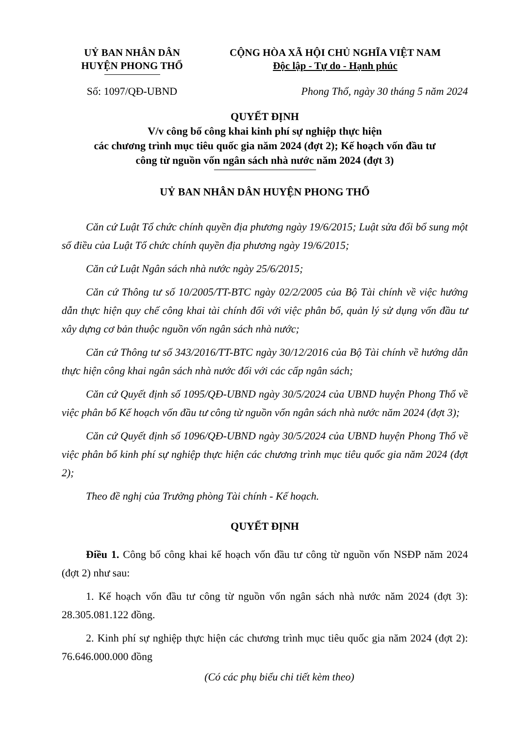UỶ BAN NHÂN DÂN
HUYỆN PHONG THỔ
CỘNG HÒA XÃ HỘI CHỦ NGHĨA VIỆT NAM
Độc lập - Tự do - Hạnh phúc
Số: 1097/QĐ-UBND Phong Thổ, ngày 30 tháng 5 năm 2024
QUYẾT ĐỊNH
V/v công bố công khai kinh phí sự nghiệp thực hiện
các chương trình mục tiêu quốc gia năm 2024 (đợt 2); Kế hoạch vốn đầu tư
công từ nguồn vốn ngân sách nhà nước năm 2024 (đợt 3)
UỶ BAN NHÂN DÂN HUYỆN PHONG THỔ
Căn cứ Luật Tổ chức chính quyền địa phương ngày 19/6/2015; Luật sửa đổi bổ sung một số điều của Luật Tổ chức chính quyền địa phương ngày 19/6/2015;
Căn cứ Luật Ngân sách nhà nước ngày 25/6/2015;
Căn cứ Thông tư số 10/2005/TT-BTC ngày 02/2/2005 của Bộ Tài chính về việc hướng dẫn thực hiện quy chế công khai tài chính đối với việc phân bổ, quản lý sử dụng vốn đầu tư xây dựng cơ bản thuộc nguồn vốn ngân sách nhà nước;
Căn cứ Thông tư số 343/2016/TT-BTC ngày 30/12/2016 của Bộ Tài chính về hướng dẫn thực hiện công khai ngân sách nhà nước đối với các cấp ngân sách;
Căn cứ Quyết định số 1095/QĐ-UBND ngày 30/5/2024 của UBND huyện Phong Thổ về việc phân bổ Kế hoạch vốn đầu tư công từ nguồn vốn ngân sách nhà nước năm 2024 (đợt 3);
Căn cứ Quyết định số 1096/QĐ-UBND ngày 30/5/2024 của UBND huyện Phong Thổ về việc phân bổ kinh phí sự nghiệp thực hiện các chương trình mục tiêu quốc gia năm 2024 (đợt 2);
Theo đề nghị của Trưởng phòng Tài chính - Kế hoạch.
QUYẾT ĐỊNH
Điều 1. Công bố công khai kế hoạch vốn đầu tư công từ nguồn vốn NSĐP năm 2024 (đợt 2) như sau:
1. Kế hoạch vốn đầu tư công từ nguồn vốn ngân sách nhà nước năm 2024 (đợt 3): 28.305.081.122 đồng.
2. Kinh phí sự nghiệp thực hiện các chương trình mục tiêu quốc gia năm 2024 (đợt 2): 76.646.000.000 đồng
(Có các phụ biểu chi tiết kèm theo)